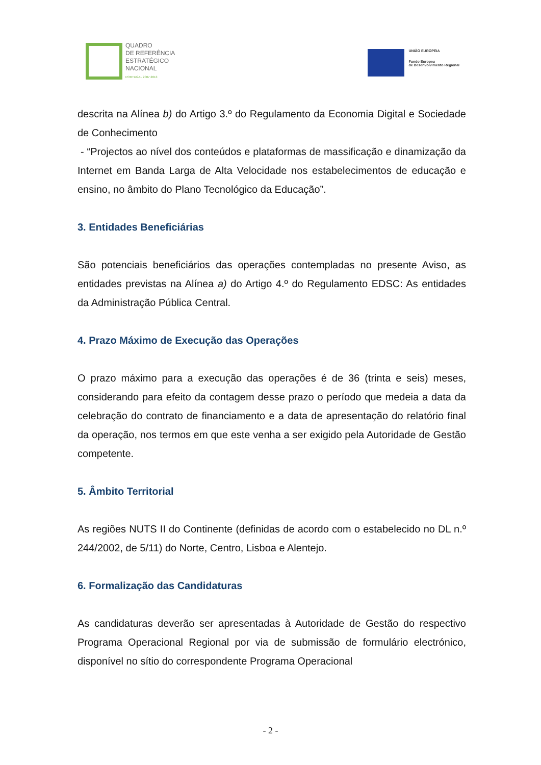QUADRO
DE REFERÊNCIA
ESTRATÉGICO
NACIONAL
PORTUGAL 2007.2013
UNIÃO EUROPEIA
Fundo Europeu
de Desenvolvimento Regional
descrita na Alínea b) do Artigo 3.º do Regulamento da Economia Digital e Sociedade de Conhecimento
- “Projectos ao nível dos conteúdos e plataformas de massificação e dinamização da Internet em Banda Larga de Alta Velocidade nos estabelecimentos de educação e ensino, no âmbito do Plano Tecnológico da Educação”.
3. Entidades Beneficiárias
São potenciais beneficiários das operações contempladas no presente Aviso, as entidades previstas na Alínea a) do Artigo 4.º do Regulamento EDSC: As entidades da Administração Pública Central.
4. Prazo Máximo de Execução das Operações
O prazo máximo para a execução das operações é de 36 (trinta e seis) meses, considerando para efeito da contagem desse prazo o período que medeia a data da celebração do contrato de financiamento e a data de apresentação do relatório final da operação, nos termos em que este venha a ser exigido pela Autoridade de Gestão competente.
5. Âmbito Territorial
As regiões NUTS II do Continente (definidas de acordo com o estabelecido no DL n.º 244/2002, de 5/11) do Norte, Centro, Lisboa e Alentejo.
6. Formalização das Candidaturas
As candidaturas deverão ser apresentadas à Autoridade de Gestão do respectivo Programa Operacional Regional por via de submissão de formulário electrónico, disponível no sítio do correspondente Programa Operacional
- 2 -